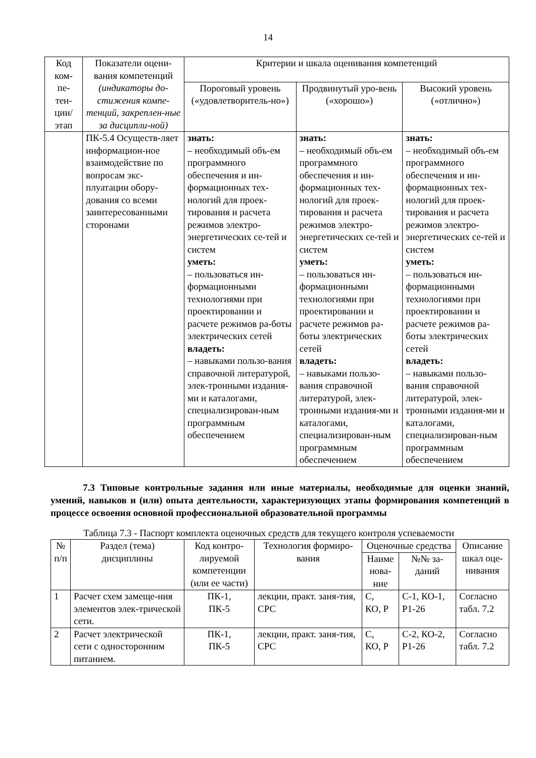14
| Код ком- пе- тен- ции/ этап | Показатели оцени-вания компетенций (индикаторы до-стижения компе-тенций, закреплен-ные за дисципли-ной) | Критерии и шкала оценивания компетенций | | |
| --- | --- | --- | --- | --- |
| | | Пороговый уровень («удовлетворитель-но») | Продвинутый уро-вень («хорошо») | Высокий уровень («отлично») |
| | ПК-5.4 Осуществ-ляет информацион-ное взаимодействие по вопросам экс-плуатации обору-дования со всеми заинтересованными сторонами | знать: – необходимый объ-ем программного обеспечения и ин-формационных тех-нологий для проек-тирования и расчета режимов электро-энергетических се-тей и систем уметь: – пользоваться ин-формационными технологиями при проектировании и расчете режимов ра-боты электрических сетей владеть: – навыками пользо-вания справочной литературой, элек-тронными издания-ми и каталогами, специализирован-ным программным обеспечением | знать: – необходимый объ-ем программного обеспечения и ин-формационных тех-нологий для проек-тирования и расчета режимов электро-энергетических се-тей и систем уметь: – пользоваться ин-формационными технологиями при проектировании и расчете режимов ра-боты электрических сетей владеть: – навыками пользо-вания справочной литературой, элек-тронными издания-ми и каталогами, специализирован-ным программным обеспечением | знать: – необходимый объ-ем программного обеспечения и ин-формационных тех-нологий для проек-тирования и расчета режимов электро-энергетических се-тей и систем уметь: – пользоваться ин-формационными технологиями при проектировании и расчете режимов ра-боты электрических сетей владеть: – навыками пользо-вания справочной литературой, элек-тронными издания-ми и каталогами, специализирован-ным программным обеспечением |
7.3 Типовые контрольные задания или иные материалы, необходимые для оценки знаний, умений, навыков и (или) опыта деятельности, характеризующих этапы формирования компетенций в процессе освоения основной профессиональной образовательной программы
Таблица 7.3 - Паспорт комплекта оценочных средств для текущего контроля успеваемости
| № п/п | Раздел (тема) дисциплины | Код контро-лируемой компетенции (или ее части) | Технология формиро-вания | Оценочные средства | | Описание шкал оце-нивания |
| --- | --- | --- | --- | --- | --- | --- |
| | | | | Наиме нова-ние | №№ за-даний | |
| 1 | Расчет схем замеще-ния элементов элек-трической сети. | ПК-1, ПК-5 | лекции, практ. заня-тия, СРС | С, КО, Р | С-1, КО-1, Р1-26 | Согласно табл. 7.2 |
| 2 | Расчет электрической сети с односторонним питанием. | ПК-1, ПК-5 | лекции, практ. заня-тия, СРС | С, КО, Р | С-2, КО-2, Р1-26 | Согласно табл. 7.2 |